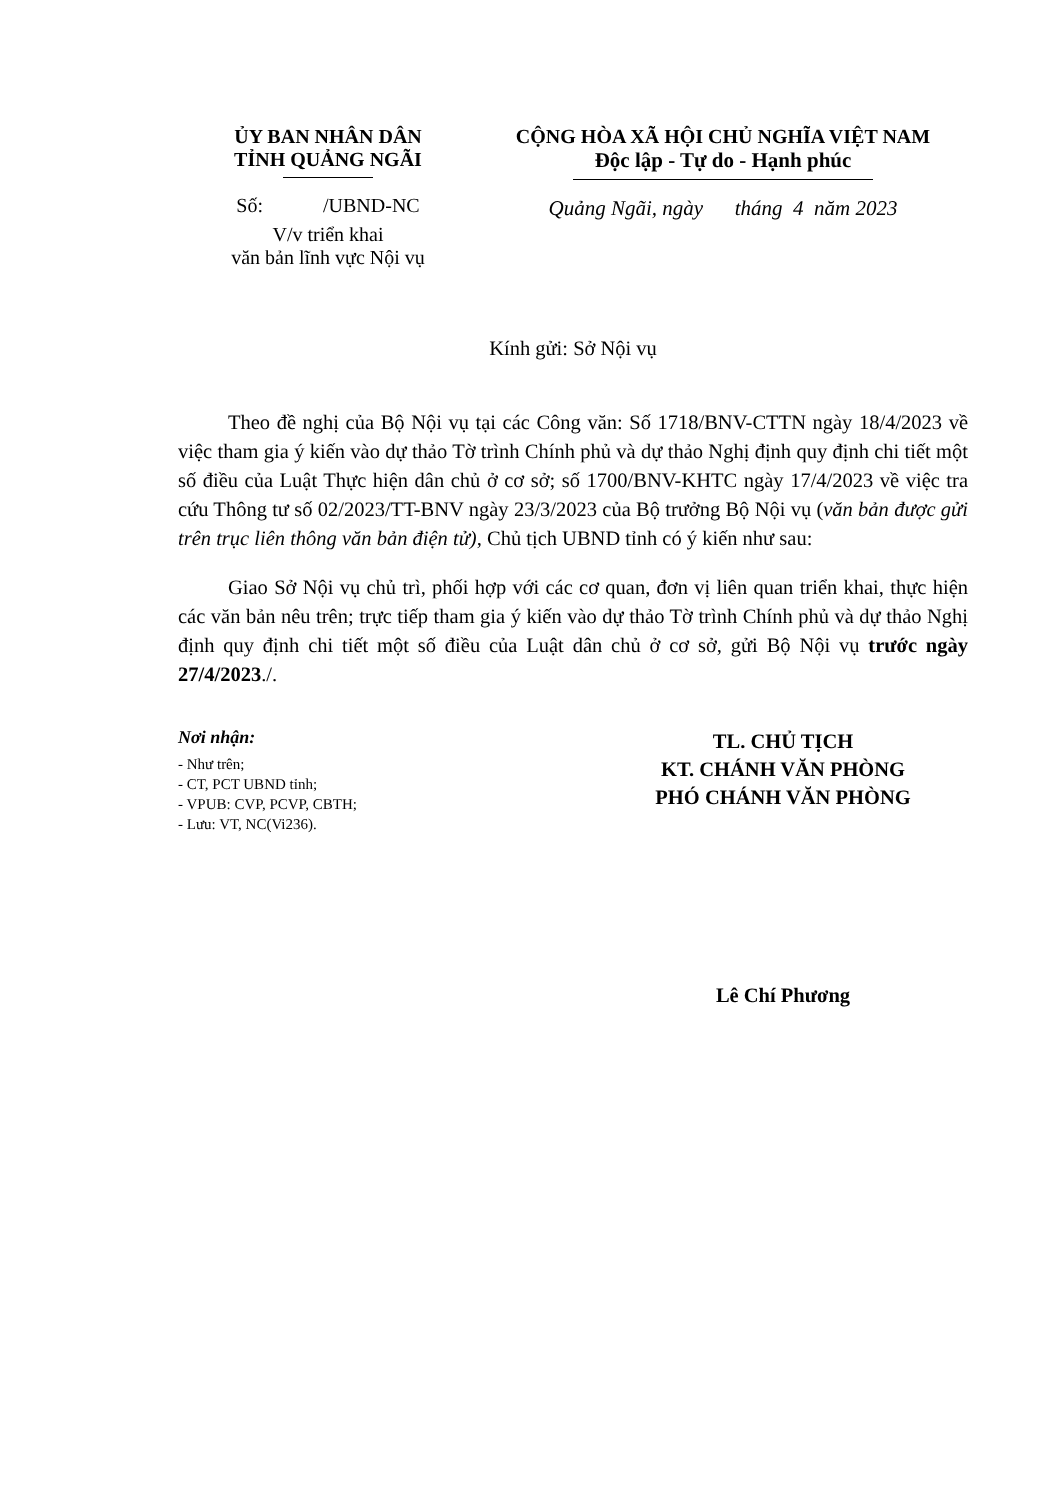ỦY BAN NHÂN DÂN
TỈNH QUẢNG NGÃI
Số: /UBND-NC
V/v triển khai
văn bản lĩnh vực Nội vụ
CỘNG HÒA XÃ HỘI CHỦ NGHĨA VIỆT NAM
Độc lập - Tự do - Hạnh phúc
Quảng Ngãi, ngày tháng 4 năm 2023
Kính gửi: Sở Nội vụ
Theo đề nghị của Bộ Nội vụ tại các Công văn: Số 1718/BNV-CTTN ngày 18/4/2023 về việc tham gia ý kiến vào dự thảo Tờ trình Chính phủ và dự thảo Nghị định quy định chi tiết một số điều của Luật Thực hiện dân chủ ở cơ sở; số 1700/BNV-KHTC ngày 17/4/2023 về việc tra cứu Thông tư số 02/2023/TT-BNV ngày 23/3/2023 của Bộ trưởng Bộ Nội vụ (văn bản được gửi trên trục liên thông văn bản điện tử), Chủ tịch UBND tỉnh có ý kiến như sau:
Giao Sở Nội vụ chủ trì, phối hợp với các cơ quan, đơn vị liên quan triển khai, thực hiện các văn bản nêu trên; trực tiếp tham gia ý kiến vào dự thảo Tờ trình Chính phủ và dự thảo Nghị định quy định chi tiết một số điều của Luật dân chủ ở cơ sở, gửi Bộ Nội vụ trước ngày 27/4/2023./.
Nơi nhận:
- Như trên;
- CT, PCT UBND tỉnh;
- VPUB: CVP, PCVP, CBTH;
- Lưu: VT, NC(Vi236).
TL. CHỦ TỊCH
KT. CHÁNH VĂN PHÒNG
PHÓ CHÁNH VĂN PHÒNG
Lê Chí Phương